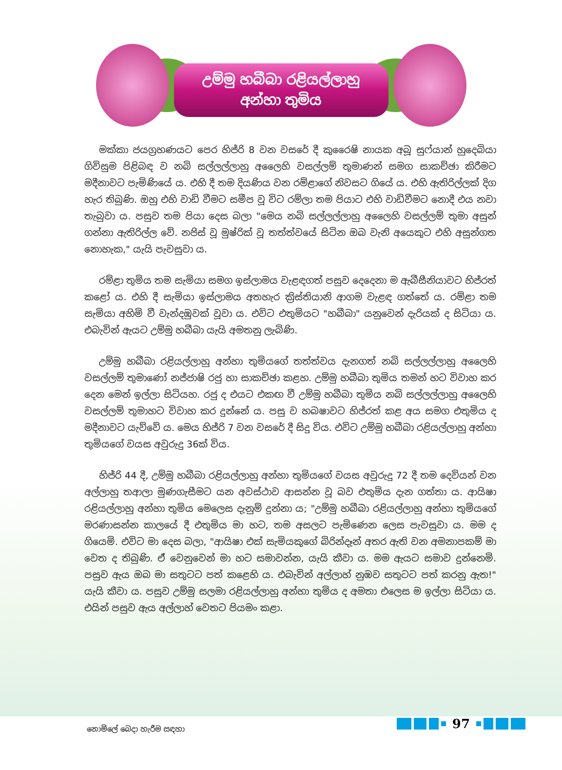උම්මු හබීබා රළියල්ලාහු
අන්හා තුමිය
මක්කා ජයග්‍රහණයට පෙර හිජ්රි 8 වන වසරේ දී කුරෛෂි නායක අබූ සුෆ්යාන් හුදෙබියා ගිවිසුම පිළිබඳ ව නබි සල්ලල්ලාහු අලෛහි වසල්ලම් තුමාණන් සමග සාකච්ඡා කිරීමට මදීනාවට පැමිණියේ ය. එහි දී තම දියණිය වන රම්ළාගේ නිවසට ගියේ ය. එහි ඇතිරිල්ලක් දිග හැර තිබුණි. ඔහු එහි වාඩි වීමට සමීප වූ විට රම්ලා තම පියාට එහි වාඩිවීමට නොදී එය නවා තැබුවා ය. පසුව තම පියා දෙස බලා "මෙය නබි සල්ලල්ලාහු අලෛහි වසල්ලම් තුමා අසුන් ගන්නා ඇතිරිල්ල වේ. නජිස් වූ මුෂ්රික් වූ තත්ත්වයේ සිටින ඔබ වැනි අයෙකුට එහි අසුන්ගත නොහැක," යැයි පැවසුවා ය.
රම්ළා තුමිය තම සැමියා සමග ඉස්ලාමය වැළඳගත් පසුව දෙදෙනා ම ඇබීසීනියාවට හිජ්රත් කළෝ ය. එහි දී සැමියා ඉස්ලාමය අතහැර ක්‍රිස්තියානි ආගම වැළඳ ගත්තේ ය. රම්ළා තම සැමියා අහිමි වී වැන්දඹුවක් වූවා ය. එවිට එතුමියට "හබීබා" යනුවෙන් දැරියක් ද සිටියා ය. එබැවින් ඇයට උම්මු හබීබා යැයි අමතනු ලැබිණි.
උම්මු හබීබා රළියල්ලාහු අන්හා තුමියගේ තත්ත්වය දැනගත් නබි සල්ලල්ලාහු අලෛහි වසල්ලම් තුමාණෝ නජ්ජාෂි රජු හා සාකච්ඡා කළහ. උම්මු හබීබා තුමිය තමන් හට විවාහ කර දෙන මෙන් ඉල්ලා සිටියහ. රජු ද එයට එකඟ වී උම්මු හබීබා තුමිය නබි සල්ලල්ලාහු අලෛහි වසල්ලම් තුමාහට විවාහ කර දුන්නේ ය. පසු ව හබෂාවට හිජ්රත් කළ අය සමග එතුමිය ද මදීනාවට යැව්වේ ය. මෙය හිජ්රි 7 වන වසරේ දී සිදු විය. එවිට උම්මු හබීබා රළියල්ලාහු අන්හා තුමියගේ වයස අවුරුදු 36ක් විය.
හිජ්රි 44 දී, උම්මු හබීබා රළියල්ලාහු අන්හා තුමියගේ වයස අවුරුදු 72 දී තම දෙවියන් වන අල්ලාහු තආලා මුණගැසීමට යන අවස්ථාව ආසන්න වූ බව එතුමිය දැන ගත්තා ය. ආයිෂා රළියල්ලාහු අන්හා තුමිය මෙලෙස දැනුම් දුන්නා ය; "උම්මු හබීබා රළියල්ලාහු අන්හා තුමියගේ මරණාසන්න කාලයේ දී එතුමිය මා හට, තම අසලට පැමිණෙන ලෙස පැවසුවා ය. මම ද ගියෙමි. එවිට මා දෙස බලා, "ආයිෂා එක් සැමියකුගේ බිරින්දෑන් අතර ඇති වන අමනාපකම් මා වෙත ද තිබුණි. ඒ වෙනුවෙන් මා හට සමාවන්න, යැයි කීවා ය. මම ඇයට සමාව දුන්නෙමි. පසුව ඇය ඔබ මා සතුටට පත් කළෙහි ය. එබැවින් අල්ලාහ් නුඹව සතුටට පත් කරනු ඇත!" යැයි කීවා ය. පසුව උම්මු සලමා රළියල්ලාහු අන්හා තුමිය ද අමතා එලෙස ම ඉල්ලා සිටියා ය. එයින් පසුව ඇය අල්ලාහ් වෙතට පියමං කළා.
නොමිලේ බෙදා හැරීම සඳහා 97